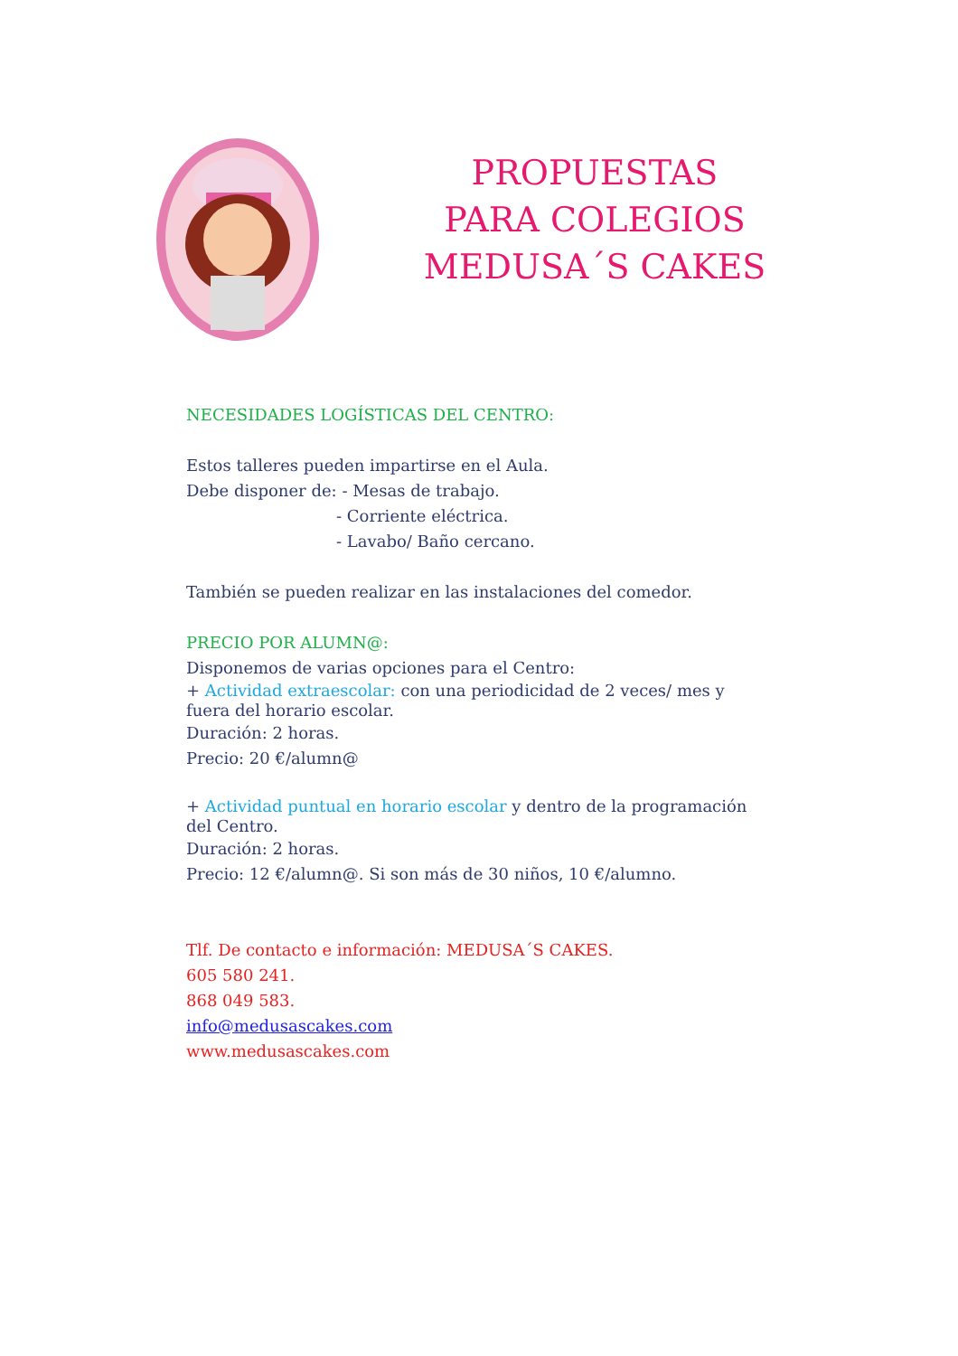PROPUESTAS PARA COLEGIOS MEDUSA´S CAKES
NECESIDADES LOGÍSTICAS DEL CENTRO:
Estos talleres pueden impartirse en el Aula.
Debe disponer de: - Mesas de trabajo.
- Corriente eléctrica.
- Lavabo/ Baño cercano.
También se pueden realizar en las instalaciones del comedor.
PRECIO POR ALUMN@:
Disponemos de varias opciones para el Centro:
+ Actividad extraescolar: con una periodicidad de 2 veces/ mes y fuera del horario escolar.
Duración: 2 horas.
Precio: 20 €/alumn@
+ Actividad puntual en horario escolar y dentro de la programación del Centro.
Duración: 2 horas.
Precio: 12 €/alumn@. Si son más de 30 niños, 10 €/alumno.
Tlf. De contacto e información: MEDUSA´S CAKES.
605 580 241.
868 049 583.
info@medusascakes.com
www.medusascakes.com